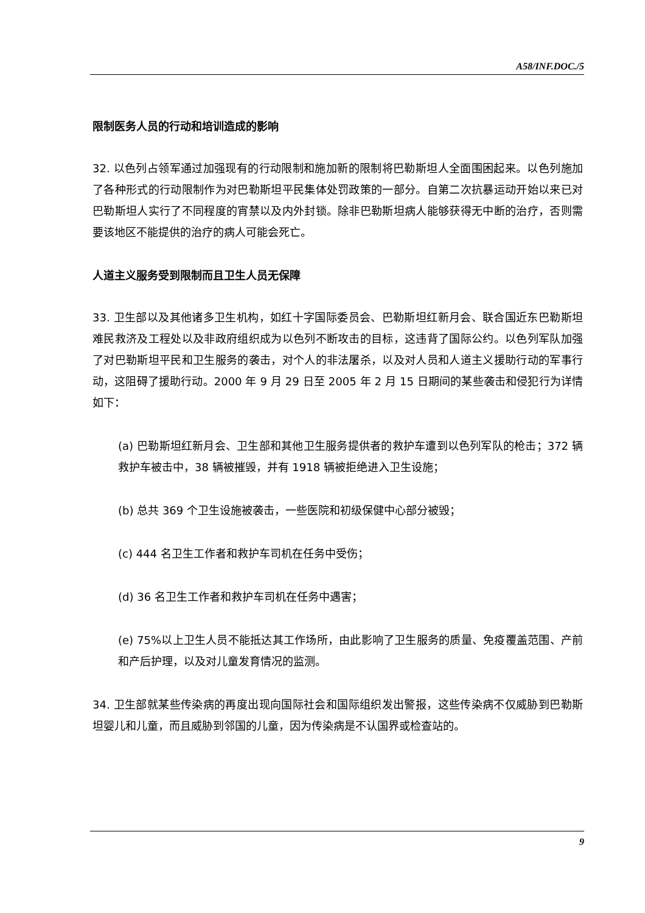A58/INF.DOC./5
限制医务人员的行动和培训造成的影响
32. 以色列占领军通过加强现有的行动限制和施加新的限制将巴勒斯坦人全面围困起来。以色列施加了各种形式的行动限制作为对巴勒斯坦平民集体处罚政策的一部分。自第二次抗暴运动开始以来已对巴勒斯坦人实行了不同程度的宵禁以及内外封锁。除非巴勒斯坦病人能够获得无中断的治疗，否则需要该地区不能提供的治疗的病人可能会死亡。
人道主义服务受到限制而且卫生人员无保障
33. 卫生部以及其他诸多卫生机构，如红十字国际委员会、巴勒斯坦红新月会、联合国近东巴勒斯坦难民救济及工程处以及非政府组织成为以色列不断攻击的目标，这违背了国际公约。以色列军队加强了对巴勒斯坦平民和卫生服务的袭击，对个人的非法屠杀，以及对人员和人道主义援助行动的军事行动，这阻碍了援助行动。2000 年 9 月 29 日至 2005 年 2 月 15 日期间的某些袭击和侵犯行为详情如下：
(a) 巴勒斯坦红新月会、卫生部和其他卫生服务提供者的救护车遭到以色列军队的枪击；372 辆救护车被击中，38 辆被摧毁，并有 1918 辆被拒绝进入卫生设施；
(b) 总共 369 个卫生设施被袭击，一些医院和初级保健中心部分被毁；
(c) 444 名卫生工作者和救护车司机在任务中受伤；
(d) 36 名卫生工作者和救护车司机在任务中遇害；
(e) 75%以上卫生人员不能抵达其工作场所，由此影响了卫生服务的质量、免疫覆盖范围、产前和产后护理，以及对儿童发育情况的监测。
34. 卫生部就某些传染病的再度出现向国际社会和国际组织发出警报，这些传染病不仅威胁到巴勒斯坦婴儿和儿童，而且威胁到邻国的儿童，因为传染病是不认国界或检查站的。
9